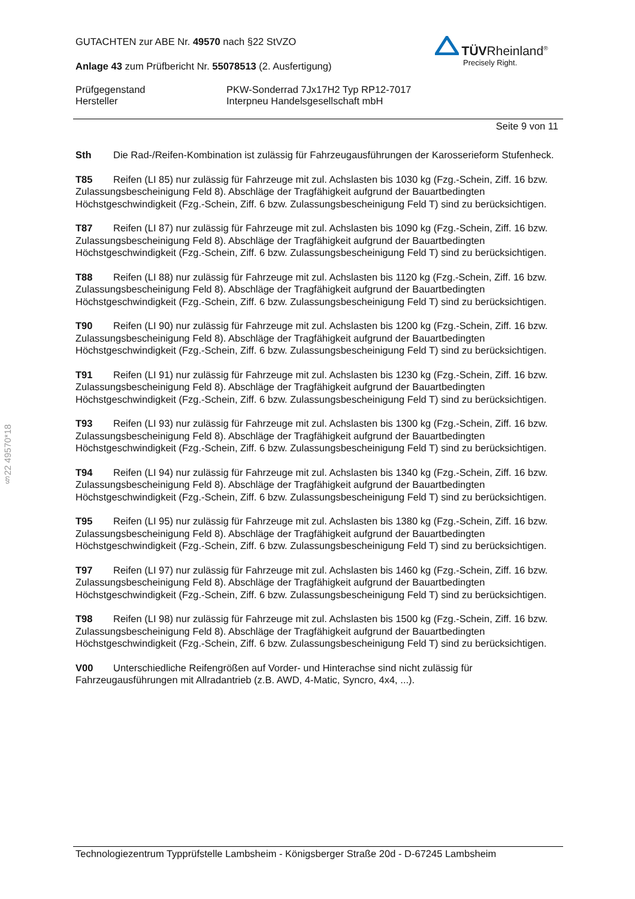§22 49570*18
TÜVRheinland<sup>®</sup>
Precisely Right.
GUTACHTEN zur ABE Nr. 49570 nach §22 StVZO
Anlage 43 zum Prüfbericht Nr. 55078513 (2. Ausfertigung)
Prüfgegenstand
Hersteller
PKW-Sonderrad 7Jx17H2 Typ RP12-7017
Interpneu Handelsgesellschaft mbH
Seite 9 von 11
Sth Die Rad-/Reifen-Kombination ist zulässig für Fahrzeugausführungen der Karosserieform Stufenheck.
T85 Reifen (LI 85) nur zulässig für Fahrzeuge mit zul. Achslasten bis 1030 kg (Fzg.-Schein, Ziff. 16 bzw. Zulassungsbescheinigung Feld 8). Abschläge der Tragfähigkeit aufgrund der Bauartbedingten Höchstgeschwindigkeit (Fzg.-Schein, Ziff. 6 bzw. Zulassungsbescheinigung Feld T) sind zu berücksichtigen.
T87 Reifen (LI 87) nur zulässig für Fahrzeuge mit zul. Achslasten bis 1090 kg (Fzg.-Schein, Ziff. 16 bzw. Zulassungsbescheinigung Feld 8). Abschläge der Tragfähigkeit aufgrund der Bauartbedingten Höchstgeschwindigkeit (Fzg.-Schein, Ziff. 6 bzw. Zulassungsbescheinigung Feld T) sind zu berücksichtigen.
T88 Reifen (LI 88) nur zulässig für Fahrzeuge mit zul. Achslasten bis 1120 kg (Fzg.-Schein, Ziff. 16 bzw. Zulassungsbescheinigung Feld 8). Abschläge der Tragfähigkeit aufgrund der Bauartbedingten Höchstgeschwindigkeit (Fzg.-Schein, Ziff. 6 bzw. Zulassungsbescheinigung Feld T) sind zu berücksichtigen.
T90 Reifen (LI 90) nur zulässig für Fahrzeuge mit zul. Achslasten bis 1200 kg (Fzg.-Schein, Ziff. 16 bzw. Zulassungsbescheinigung Feld 8). Abschläge der Tragfähigkeit aufgrund der Bauartbedingten Höchstgeschwindigkeit (Fzg.-Schein, Ziff. 6 bzw. Zulassungsbescheinigung Feld T) sind zu berücksichtigen.
T91 Reifen (LI 91) nur zulässig für Fahrzeuge mit zul. Achslasten bis 1230 kg (Fzg.-Schein, Ziff. 16 bzw. Zulassungsbescheinigung Feld 8). Abschläge der Tragfähigkeit aufgrund der Bauartbedingten Höchstgeschwindigkeit (Fzg.-Schein, Ziff. 6 bzw. Zulassungsbescheinigung Feld T) sind zu berücksichtigen.
T93 Reifen (LI 93) nur zulässig für Fahrzeuge mit zul. Achslasten bis 1300 kg (Fzg.-Schein, Ziff. 16 bzw. Zulassungsbescheinigung Feld 8). Abschläge der Tragfähigkeit aufgrund der Bauartbedingten Höchstgeschwindigkeit (Fzg.-Schein, Ziff. 6 bzw. Zulassungsbescheinigung Feld T) sind zu berücksichtigen.
T94 Reifen (LI 94) nur zulässig für Fahrzeuge mit zul. Achslasten bis 1340 kg (Fzg.-Schein, Ziff. 16 bzw. Zulassungsbescheinigung Feld 8). Abschläge der Tragfähigkeit aufgrund der Bauartbedingten Höchstgeschwindigkeit (Fzg.-Schein, Ziff. 6 bzw. Zulassungsbescheinigung Feld T) sind zu berücksichtigen.
T95 Reifen (LI 95) nur zulässig für Fahrzeuge mit zul. Achslasten bis 1380 kg (Fzg.-Schein, Ziff. 16 bzw. Zulassungsbescheinigung Feld 8). Abschläge der Tragfähigkeit aufgrund der Bauartbedingten Höchstgeschwindigkeit (Fzg.-Schein, Ziff. 6 bzw. Zulassungsbescheinigung Feld T) sind zu berücksichtigen.
T97 Reifen (LI 97) nur zulässig für Fahrzeuge mit zul. Achslasten bis 1460 kg (Fzg.-Schein, Ziff. 16 bzw. Zulassungsbescheinigung Feld 8). Abschläge der Tragfähigkeit aufgrund der Bauartbedingten Höchstgeschwindigkeit (Fzg.-Schein, Ziff. 6 bzw. Zulassungsbescheinigung Feld T) sind zu berücksichtigen.
T98 Reifen (LI 98) nur zulässig für Fahrzeuge mit zul. Achslasten bis 1500 kg (Fzg.-Schein, Ziff. 16 bzw. Zulassungsbescheinigung Feld 8). Abschläge der Tragfähigkeit aufgrund der Bauartbedingten Höchstgeschwindigkeit (Fzg.-Schein, Ziff. 6 bzw. Zulassungsbescheinigung Feld T) sind zu berücksichtigen.
V00 Unterschiedliche Reifengrößen auf Vorder- und Hinterachse sind nicht zulässig für Fahrzeugausführungen mit Allradantrieb (z.B. AWD, 4-Matic, Syncro, 4x4, ...).
Technologiezentrum Typprüfstelle Lambsheim - Königsberger Straße 20d - D-67245 Lambsheim